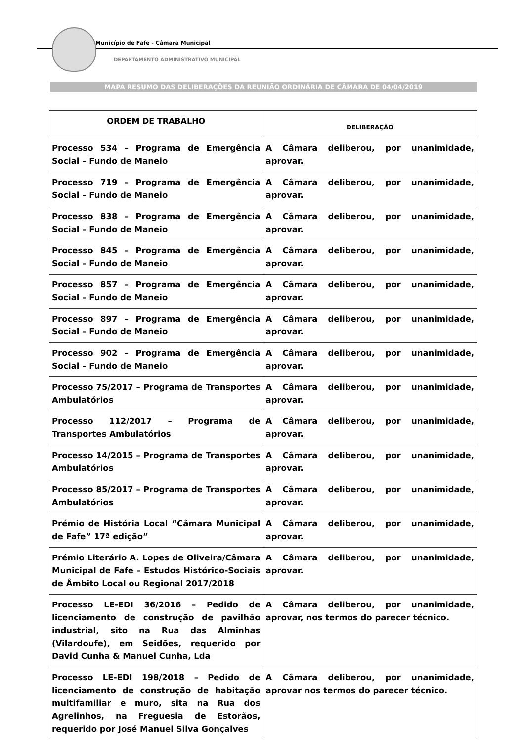Município de Fafe - Câmara Municipal
DEPARTAMENTO ADMINISTRATIVO MUNICIPAL
MAPA RESUMO DAS DELIBERAÇÕES DA REUNIÃO ORDINÁRIA DE CÂMARA DE 04/04/2019
| ORDEM DE TRABALHO | DELIBERAÇÃO |
| --- | --- |
| Processo 534 – Programa de Emergência Social – Fundo de Maneio | A Câmara deliberou, por unanimidade, aprovar. |
| Processo 719 – Programa de Emergência Social – Fundo de Maneio | A Câmara deliberou, por unanimidade, aprovar. |
| Processo 838 – Programa de Emergência Social – Fundo de Maneio | A Câmara deliberou, por unanimidade, aprovar. |
| Processo 845 – Programa de Emergência Social – Fundo de Maneio | A Câmara deliberou, por unanimidade, aprovar. |
| Processo 857 – Programa de Emergência Social – Fundo de Maneio | A Câmara deliberou, por unanimidade, aprovar. |
| Processo 897 – Programa de Emergência Social – Fundo de Maneio | A Câmara deliberou, por unanimidade, aprovar. |
| Processo 902 – Programa de Emergência Social – Fundo de Maneio | A Câmara deliberou, por unanimidade, aprovar. |
| Processo 75/2017 – Programa de Transportes Ambulatórios | A Câmara deliberou, por unanimidade, aprovar. |
| Processo 112/2017 – Programa de Transportes Ambulatórios | A Câmara deliberou, por unanimidade, aprovar. |
| Processo 14/2015 – Programa de Transportes Ambulatórios | A Câmara deliberou, por unanimidade, aprovar. |
| Processo 85/2017 – Programa de Transportes Ambulatórios | A Câmara deliberou, por unanimidade, aprovar. |
| Prémio de História Local “Câmara Municipal de Fafe” 17ª edição” | A Câmara deliberou, por unanimidade, aprovar. |
| Prémio Literário A. Lopes de Oliveira/Câmara Municipal de Fafe – Estudos Histórico-Sociais de Âmbito Local ou Regional 2017/2018 | A Câmara deliberou, por unanimidade, aprovar. |
| Processo LE-EDI 36/2016 – Pedido de licenciamento de construção de pavilhão industrial, sito na Rua das Alminhas (Vilardoufe), em Seidões, requerido por David Cunha & Manuel Cunha, Lda | A Câmara deliberou, por unanimidade, aprovar, nos termos do parecer técnico. |
| Processo LE-EDI 198/2018 – Pedido de licenciamento de construção de habitação multifamiliar e muro, sita na Rua dos Agrelinhos, na Freguesia de Estorãos, requerido por José Manuel Silva Gonçalves | A Câmara deliberou, por unanimidade, aprovar nos termos do parecer técnico. |